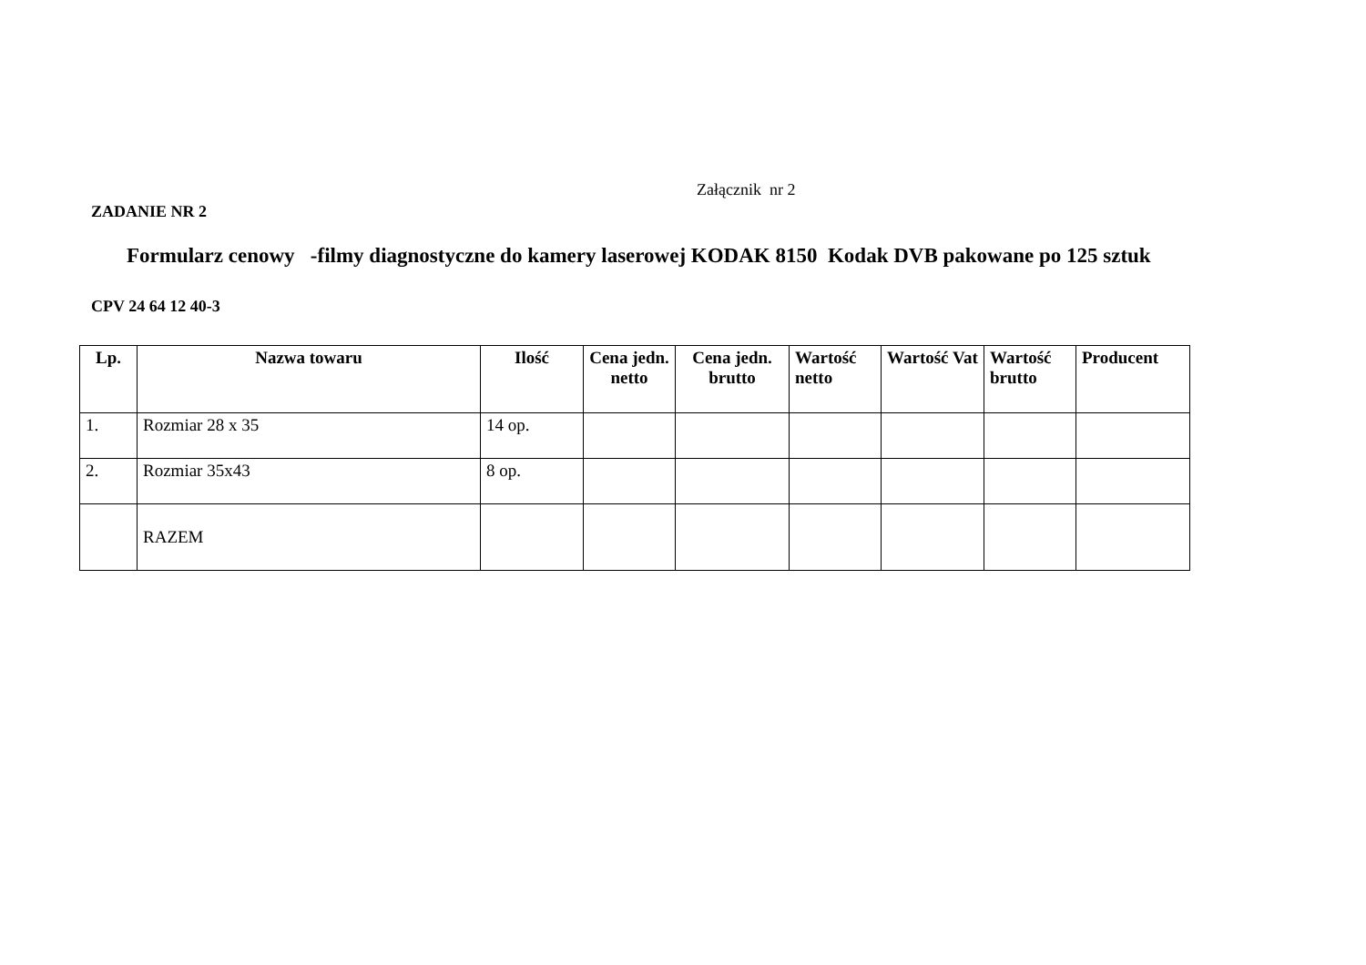Załącznik nr 2
ZADANIE NR 2
Formularz cenowy -filmy diagnostyczne do kamery laserowej KODAK 8150 Kodak DVB pakowane po 125 sztuk
CPV 24 64 12 40-3
| Lp. | Nazwa towaru | Ilość | Cena jedn. netto | Cena jedn. brutto | Wartość netto | Wartość Vat | Wartość brutto | Producent |
| --- | --- | --- | --- | --- | --- | --- | --- | --- |
| 1. | Rozmiar 28 x 35 | 14 op. | | | | | | |
| 2. | Rozmiar 35x43 | 8 op. | | | | | | |
| | RAZEM | | | | | | | |